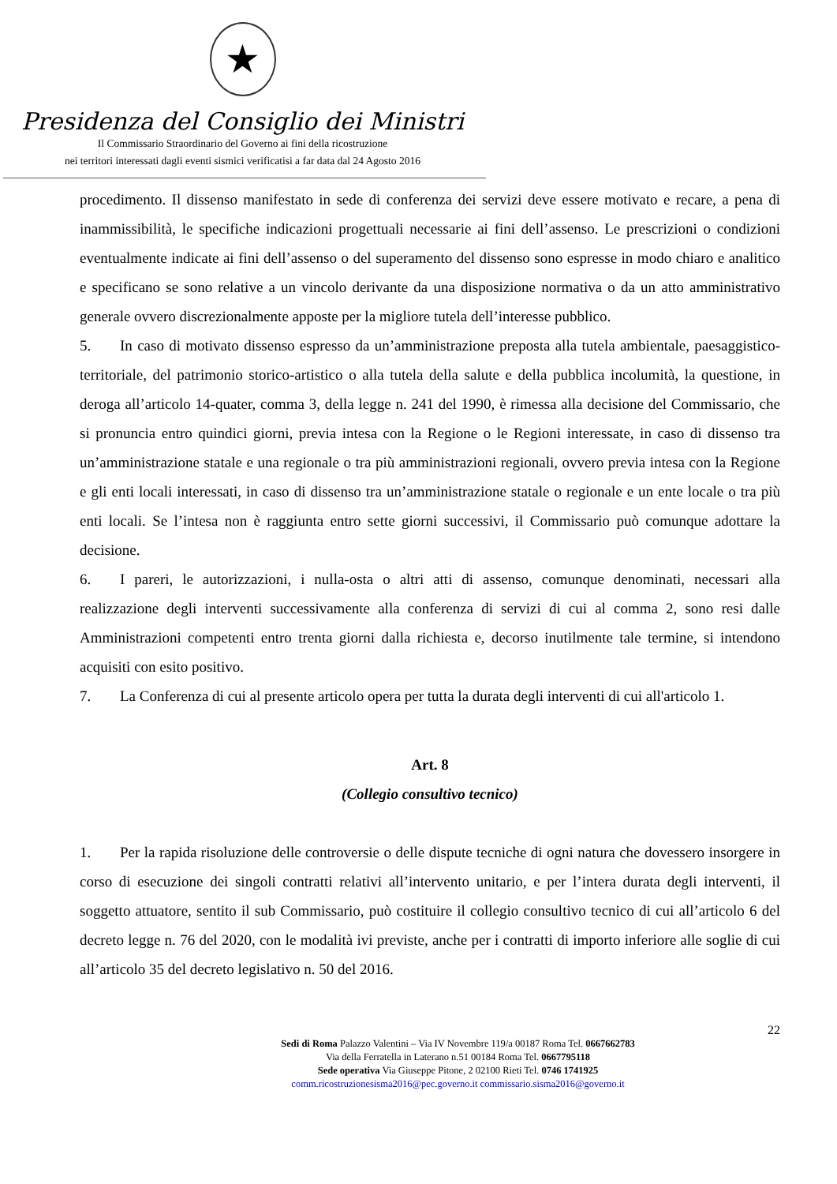★
Presidenza del Consiglio dei Ministri
Il Commissario Straordinario del Governo ai fini della ricostruzione
nei territori interessati dagli eventi sismici verificatisi a far data dal 24 Agosto 2016
procedimento. Il dissenso manifestato in sede di conferenza dei servizi deve essere motivato e recare, a pena di inammissibilità, le specifiche indicazioni progettuali necessarie ai fini dell’assenso. Le prescrizioni o condizioni eventualmente indicate ai fini dell’assenso o del superamento del dissenso sono espresse in modo chiaro e analitico e specificano se sono relative a un vincolo derivante da una disposizione normativa o da un atto amministrativo generale ovvero discrezionalmente apposte per la migliore tutela dell’interesse pubblico.
5. In caso di motivato dissenso espresso da un’amministrazione preposta alla tutela ambientale, paesaggistico-territoriale, del patrimonio storico-artistico o alla tutela della salute e della pubblica incolumità, la questione, in deroga all’articolo 14-quater, comma 3, della legge n. 241 del 1990, è rimessa alla decisione del Commissario, che si pronuncia entro quindici giorni, previa intesa con la Regione o le Regioni interessate, in caso di dissenso tra un’amministrazione statale e una regionale o tra più amministrazioni regionali, ovvero previa intesa con la Regione e gli enti locali interessati, in caso di dissenso tra un’amministrazione statale o regionale e un ente locale o tra più enti locali. Se l’intesa non è raggiunta entro sette giorni successivi, il Commissario può comunque adottare la decisione.
6. I pareri, le autorizzazioni, i nulla-osta o altri atti di assenso, comunque denominati, necessari alla realizzazione degli interventi successivamente alla conferenza di servizi di cui al comma 2, sono resi dalle Amministrazioni competenti entro trenta giorni dalla richiesta e, decorso inutilmente tale termine, si intendono acquisiti con esito positivo.
7. La Conferenza di cui al presente articolo opera per tutta la durata degli interventi di cui all'articolo 1.
Art. 8
(Collegio consultivo tecnico)
1. Per la rapida risoluzione delle controversie o delle dispute tecniche di ogni natura che dovessero insorgere in corso di esecuzione dei singoli contratti relativi all’intervento unitario, e per l’intera durata degli interventi, il soggetto attuatore, sentito il sub Commissario, può costituire il collegio consultivo tecnico di cui all’articolo 6 del decreto legge n. 76 del 2020, con le modalità ivi previste, anche per i contratti di importo inferiore alle soglie di cui all’articolo 35 del decreto legislativo n. 50 del 2016.
22
Sedi di Roma Palazzo Valentini – Via IV Novembre 119/a 00187 Roma Tel. 0667662783
Via della Ferratella in Laterano n.51 00184 Roma Tel. 0667795118
Sede operativa Via Giuseppe Pitone, 2 02100 Rieti Tel. 0746 1741925
comm.ricostruzionesisma2016@pec.governo.it commissario.sisma2016@governo.it